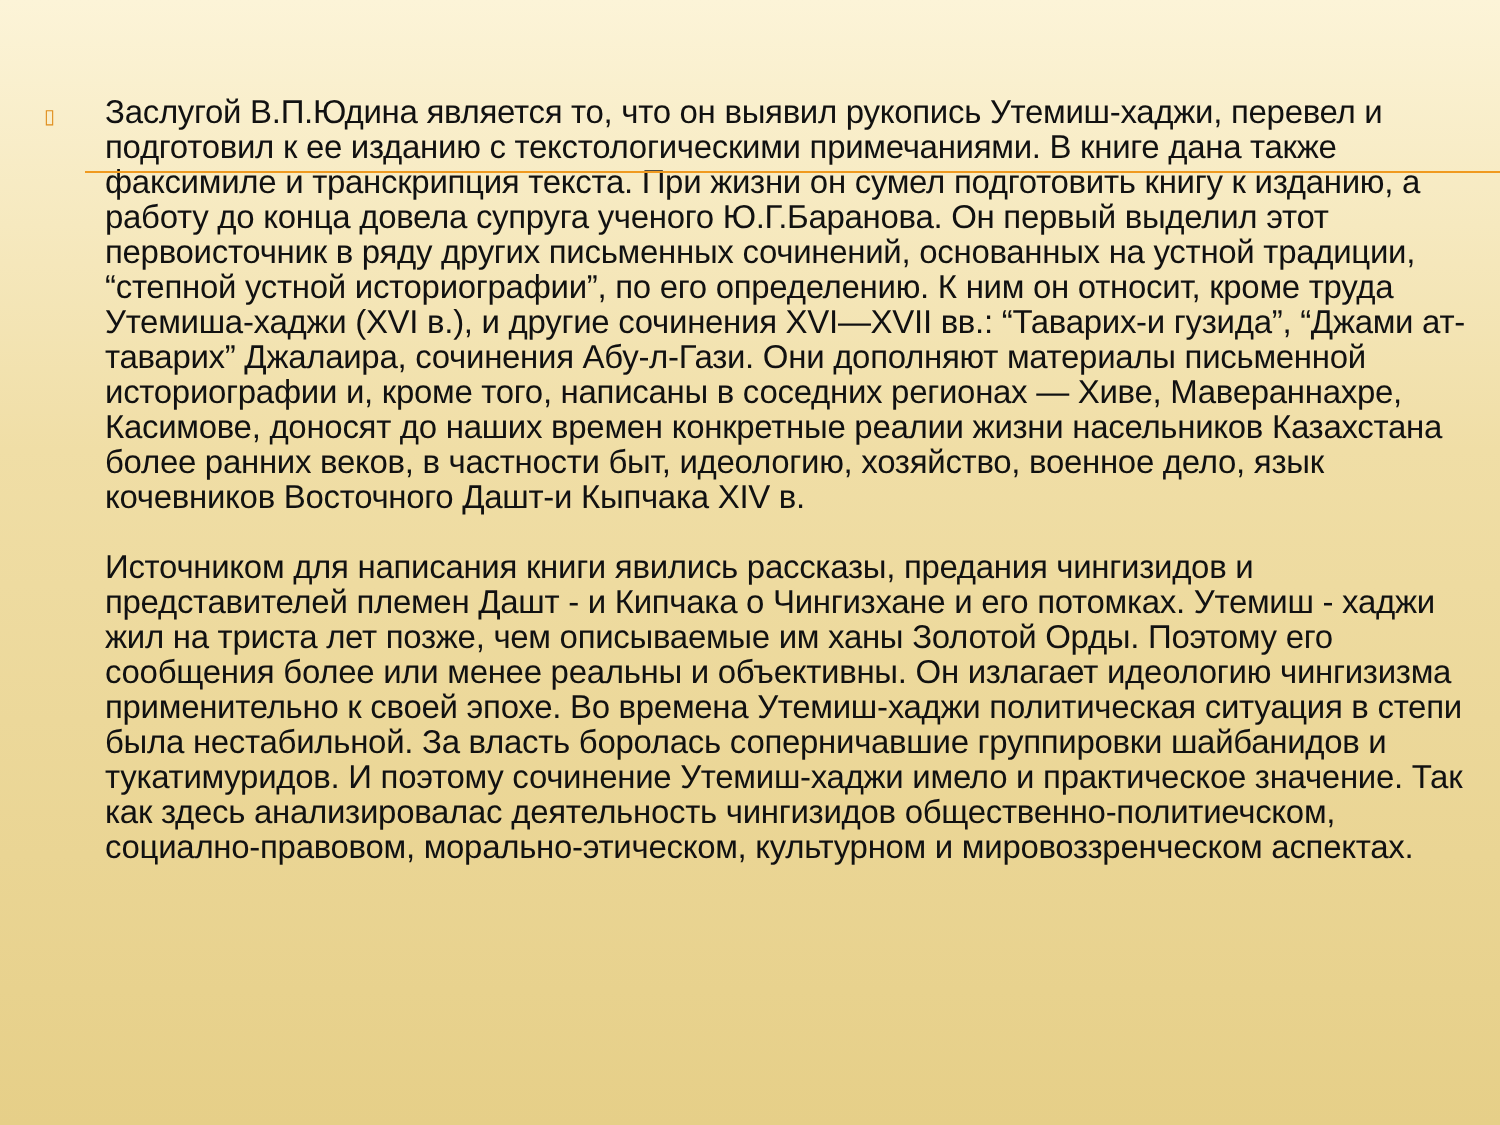▯
Заслугой В.П.Юдина является то, что он выявил рукопись Утемиш-хаджи, перевел и подготовил к ее изданию с текстологическими примечаниями. В книге дана также факсимиле и транскрипция текста. При жизни он сумел подготовить книгу к изданию, а работу до конца довела супруга ученого Ю.Г.Баранова. Он первый выделил этот первоисточник в ряду других письменных сочинений, основанных на устной традиции, “степной устной историографии”, по его определению. К ним он относит, кроме труда Утемиша-хаджи (XVI в.), и другие сочинения XVI—XVII вв.: “Таварих-и гузида”, “Джами ат-таварих” Джалаира, сочинения Абу-л-Гази. Они дополняют материалы письменной историографии и, кроме того, написаны в соседних регионах — Хиве, Мавераннахре, Касимове, доносят до наших времен конкретные реалии жизни насельников Казахстана более ранних веков, в частности быт, идеологию, хозяйство, военное дело, язык кочевников Восточного Дашт-и Кыпчака XIV в.
Источником для написания книги явились рассказы, предания чингизидов и представителей племен Дашт - и Кипчака о Чингизхане и его потомках. Утемиш - хаджи жил на триста лет позже, чем описываемые им ханы Золотой Орды. Поэтому его сообщения более или менее реальны и объективны. Он излагает идеологию чингизизма применительно к своей эпохе. Во времена Утемиш-хаджи политическая ситуация в степи была нестабильной. За власть боролась соперничавшие группировки шайбанидов и тукатимуридов. И поэтому сочинение Утемиш-хаджи имело и практическое значение. Так как здесь анализировалас деятельность чингизидов общественно-политиечском, социално-правовом, морально-этическом, культурном и мировоззренческом аспектах.